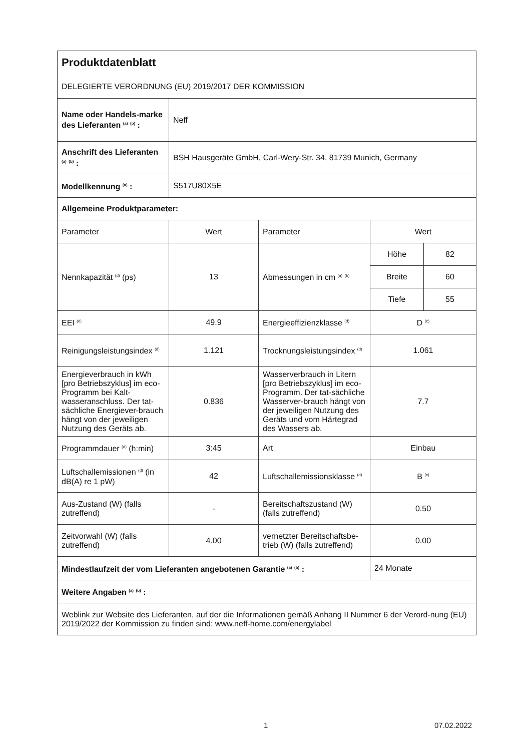| Produktdatenblatt DELEGIERTE VERORDNUNG (EU) 2019/2017 DER KOMMISSION | | | | |
| Name oder Handels-marke des Lieferanten <sup>(a)</sup> <sup>(b)</sup> : | Neff | | | |
| Anschrift des Lieferanten <sup>(a)</sup> <sup>(b)</sup> : | BSH Hausgeräte GmbH, Carl-Wery-Str. 34, 81739 Munich, Germany | | | |
| Modellkennung <sup>(a)</sup> : | S517U80X5E | | | |
| Allgemeine Produktparameter: | | | | |
| Parameter | Wert | Parameter | Wert | |
| Nennkapazität <sup>(d)</sup> (ps) | 13 | Abmessungen in cm <sup>(a)</sup> <sup>(b)</sup> | Höhe | 82 |
| | | | Breite | 60 |
| | | | Tiefe | 55 |
| EEI <sup>(d)</sup> | 49.9 | Energieeffizienzklasse <sup>(d)</sup> | D <sup>(c)</sup> | |
| Reinigungsleistungsindex <sup>(d)</sup> | 1.121 | Trocknungsleistungsindex <sup>(d)</sup> | 1.061 | |
| Energieverbrauch in kWh [pro Betriebszyklus] im eco-Programm bei Kalt-wasseranschluss. Der tat-sächliche Energiever-brauch hängt von der jeweiligen Nutzung des Geräts ab. | 0.836 | Wasserverbrauch in Litern [pro Betriebszyklus] im eco-Programm. Der tat-sächliche Wasserver-brauch hängt von der jeweiligen Nutzung des Geräts und vom Härtegrad des Wassers ab. | 7.7 | |
| Programmdauer <sup>(d)</sup> (h:min) | 3:45 | Art | Einbau | |
| Luftschallemissionen <sup>(d)</sup> (in dB(A) re 1 pW) | 42 | Luftschallemissionsklasse <sup>(d)</sup> | B <sup>(c)</sup> | |
| Aus-Zustand (W) (falls zutreffend) | - | Bereitschaftszustand (W) (falls zutreffend) | 0.50 | |
| Zeitvorwahl (W) (falls zutreffend) | 4.00 | vernetzter Bereitschaftsbe-trieb (W) (falls zutreffend) | 0.00 | |
| Mindestlaufzeit der vom Lieferanten angebotenen Garantie <sup>(a)</sup> <sup>(b)</sup> : | | | 24 Monate | |
| Weitere Angaben <sup>(a)</sup> <sup>(b)</sup> : | | | | |
| Weblink zur Website des Lieferanten, auf der die Informationen gemäß Anhang II Nummer 6 der Verord-nung (EU) 2019/2022 der Kommission zu finden sind: www.neff-home.com/energylabel | | | | |
1 07.02.2022